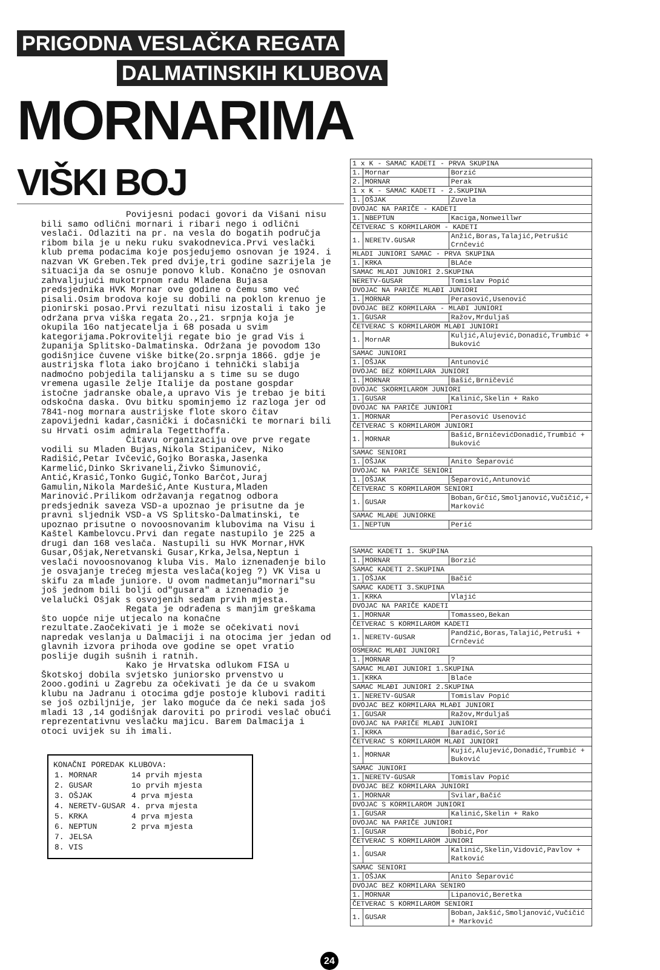PRIGODNA VESLAČKA REGATA
DALMATINSKIH KLUBOVA
MORNARIMA VIŠKI BOJ
Povijesni podaci govori da Višani nisu bili samo odlični mornari i ribari nego i odlični veslači. Odlaziti na pr. na vesla do bogatih područja ribom bila je u neku ruku svakodnevica.Prvi veslački klub prema podacima koje posjedujemo osnovan je 1924. i nazvan VK Greben.Tek pred dvije,tri godine sazrijela je situacija da se osnuje ponovo klub. Konačno je osnovan zahvaljujući mukotrpnom radu Mladena Bujasa predsjednika HVK Mornar ove godine o čemu smo već pisali.Osim brodova koje su dobili na poklon krenuo je pionirski posao.Prvi rezultati nisu izostali i tako je održana prva viška regata 2o.,21. srpnja koja je okupila 16o natjecatelja i 68 posada u svim kategorijama.Pokrovitelji regate bio je grad Vis i županija Splitsko-Dalmatinska. Održana je povodom 13o godišnjice čuvene viške bitke(2o.srpnja 1866. gdje je austrijska flota iako brojčano i tehnički slabija nadmoćno pobjedila talijansku a s time su se dugo vremena ugasile želje Italije da postane gospdar istočne jadranske obale,a upravo Vis je trebao je biti odskočna daska. Ovu bitku spominjemo iz razloga jer od 7841-nog mornara austrijske flote skoro čitav zapovijedni kadar,časnički i dočasnički te mornari bili su Hrvati osim admirala Tegetthoffa.
Čitavu organizaciju ove prve regate vodili su Mladen Bujas,Nikola Stipaničev, Niko Radišić,Petar Ivčević,Gojko Boraska,Jasenka Karmelić,Dinko Skrivaneli,Živko Šimunović, Antić,Krasić,Tonko Gugić,Tonko Barčot,Juraj Gamulin,Nikola Mardešić,Ante Kustura,Mladen Marinović.Prilikom održavanja regatnog odbora predsjednik saveza VSD-a upoznao je prisutne da je pravni sljednik VSD-a VS Splitsko-Dalmatinski, te upoznao prisutne o novoosnovanim klubovima na Visu i Kaštel Kambelovcu.Prvi dan regate nastupilo je 225 a drugi dan 168 veslača. Nastupili su HVK Mornar,HVK Gusar,Ošjak,Neretvanski Gusar,Krka,Jelsa,Neptun i veslači novoosnovanog kluba Vis. Malo iznenađenje bilo je osvajanje trećeg mjesta veslača(kojeg ?) VK Visa u skifu za mlađe juniore. U ovom nadmetanju"mornari"su još jednom bili bolji od"gusara" a iznenadio je velalučki Ošjak s osvojenih sedam prvih mjesta.
Regata je odrađena s manjim greškama što uopće nije utjecalo na konačne rezultate.Zaočekivati je i može se očekivati novi napredak veslanja u Dalmaciji i na otocima jer jedan od glavnih izvora prihoda ove godine se opet vratio poslije dugih sušnih i ratnih.
Kako je Hrvatska odlukom FISA u Škotskoj dobila svjetsko juniorsko prvenstvo u 2ooo.godini u Zagrebu za očekivati je da će u svakom klubu na Jadranu i otocima gdje postoje klubovi raditi se još ozbiljnije, jer lako moguće da će neki sada još mladi 13 ,14 godišnjak daroviti po prirodi veslač obući reprezentativnu veslačku majicu. Barem Dalmacija i otoci uvijek su ih imali.
KONAČNI POREDAK KLUBOVA:
| 1. MORNAR | 14 prvih mjesta |
| 2. GUSAR | 1o prvih mjesta |
| 3. OŠJAK | 4 prva mjesta |
| 4. NERETV-GUSAR | 4. prva mjesta |
| 5. KRKA | 4 prva mjesta |
| 6. NEPTUN | 2 prva mjesta |
| 7. JELSA | |
| 8. VIS | |
| 1 x K - SAMAC KADETI - PRVA SKUPINA | | |
| 1. | Mornar | Borzić |
| 2. | MORNAR | Perak |
| 1 x K - SAMAC KADETI - 2.SKUPINA | | |
| 1. | OŠJAK | Zuvela |
| DVOJAC NA PARIČE - KADETI | | |
| 1. | NBEPTUN | Kaciga,Nonweillwr |
| ČETVERAC S KORMILAROM - KADETI | | |
| 1. | NERETV.GUSAR | Anžić,Boras,Talajić,Petrušić Crnčević |
| MLADI JUNIORI SAMAC - PRVA SKUPINA | | |
| 1. | KRKA | BLAće |
| SAMAC MLADI JUNIORI 2.SKUPINA | | |
| NERETV-GUSAR | | Tomislav Popić |
| DVOJAC NA PARIČE MLAĐI JUNIORI | | |
| 1. | MORNAR | Perasović,Usenović |
| DVOJAC BEZ KORMILARA - MLAĐI JUNIORI | | |
| 1. | GUSAR | Ražov,Mrduljaš |
| ČETVERAC S KORMILAROM MLAĐI JUNIORI | | |
| 1. | MornAR | Kuljić,Alujević,Donadić,Trumbić + Buković |
| SAMAC JUNIORI | | |
| 1. | OŠJAK | Antunović |
| DVOJAC BEZ KORMILARA JUNIORI | | |
| 1. | MORNAR | Bašić,Brničević |
| DVOJAC SKORMILAROM JUNIORI | | |
| 1. | GUSAR | Kalinić,Skelin + Rako |
| DVOJAC NA PARIČE JUNIORI | | |
| 1. | MORNAR | Perasović Usenović |
| ČETVERAC S KORMILAROM JUNIORI | | |
| 1. | MORNAR | Bašić,BrničevićDonadić,Trumbić + Buković |
| SAMAC SENIORI | | |
| 1. | OŠJAK | Anito Šeparović |
| DVOJAC NA PARIČE SENIORI | | |
| 1. | OŠJAK | Šeparović,Antunović |
| ČETVERAC S KORMILAROM SENIORI | | |
| 1. | GUSAR | Boban,Grčić,Smoljanović,Vučičić,+ Marković |
| SAMAC MLAĐE JUNIORKE | | |
| 1. | NEPTUN | Perić |
| SAMAC KADETI 1. SKUPINA | | |
| 1. | MORNAR | Borzić |
| SAMAC KADETI 2.SKUPINA | | |
| 1. | OŠJAK | Bačić |
| SAMAC KADETI 3.SKUPINA | | |
| 1. | KRKA | Vlajić |
| DVOJAC NA PARIČE KADETI | | |
| 1. | MORNAR | Tomasseo,Bekan |
| ČETVERAC S KORMILAROM KADETI | | |
| 1. | NERETV-GUSAR | Pandžić,Boras,Talajić,Petruši + Crnčević |
| OSMERAC MLAĐI JUNIORI | | |
| 1. | MORNAR | ? |
| SAMAC MLAĐI JUNIORI 1.SKUPINA | | |
| 1. | KRKA | Blaće |
| SAMAC MLAĐI JUNIORI 2.SKUPINA | | |
| 1. | NERETV-GUSAR | Tomislav Popić |
| DVOJAC BEZ KORMILARA MLAĐI JUNIORI | | |
| 1. | GUSAR | Ražov,Mrduljaš |
| DVOJAC NA PARIČE MLAĐI JUNIORI | | |
| 1. | KRKA | Baradić,Sorić |
| ČETVERAC S KORMILAROM MLAĐI JUNIORI | | |
| 1. | MORNAR | Kujić,Alujević,Donadić,Trumbić + Buković |
| SAMAC JUNIORI | | |
| 1. | NERETV-GUSAR | Tomislav Popić |
| DVOJAC BEZ KORMILARA JUNIORI | | |
| 1. | MORNAR | Svilar,Bačić |
| DVOJAC S KORMILAROM JUNIORI | | |
| 1. | GUSAR | Kalinić,Skelin + Rako |
| DVOJAC NA PARIČE JUNIORI | | |
| 1. | GUSAR | Bobić,Por |
| ČETVERAC S KORMILAROM JUNIORI | | |
| 1. | GUSAR | Kalinić,Skelin,Vidović,Pavlov + Ratković |
| SAMAC SENIORI | | |
| 1. | OŠJAK | Anito Šeparović |
| DVOJAC BEZ KORMILARA SENIRO | | |
| 1. | MORNAR | Lipanović,Beretka |
| ČETVERAC S KORMILAROM SENIORI | | |
| 1. | GUSAR | Boban,Jakšić,Smoljanović,Vučičić + Marković |
24